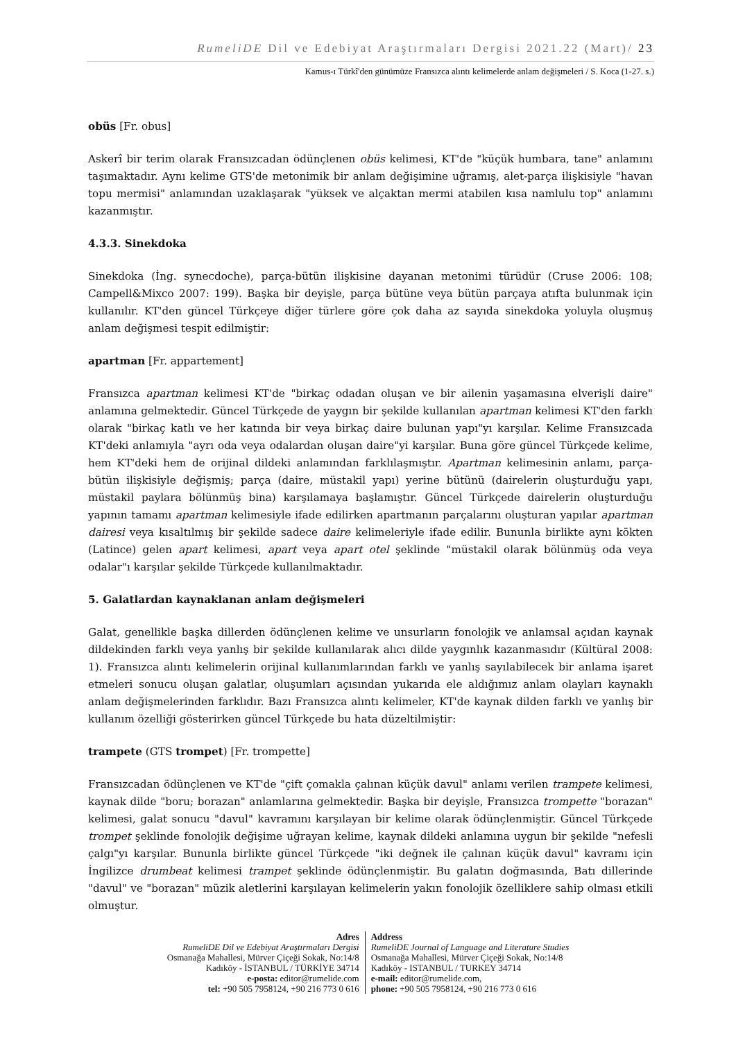RumeliDE Dil ve Edebiyat Araştırmaları Dergisi 2021.22 (Mart)/ 23
Kamus-ı Türkî'den günümüze Fransızca alıntı kelimelerde anlam değişmeleri / S. Koca (1-27. s.)
obüs [Fr. obus]
Askerî bir terim olarak Fransızcadan ödünçlenen obüs kelimesi, KT'de "küçük humbara, tane" anlamını taşımaktadır. Aynı kelime GTS'de metonimik bir anlam değişimine uğramış, alet-parça ilişkisiyle "havan topu mermisi" anlamından uzaklaşarak "yüksek ve alçaktan mermi atabilen kısa namlulu top" anlamını kazanmıştır.
4.3.3. Sinekdoka
Sinekdoka (İng. synecdoche), parça-bütün ilişkisine dayanan metonimi türüdür (Cruse 2006: 108; Campell&Mixco 2007: 199). Başka bir deyişle, parça bütüne veya bütün parçaya atıfta bulunmak için kullanılır. KT'den güncel Türkçeye diğer türlere göre çok daha az sayıda sinekdoka yoluyla oluşmuş anlam değişmesi tespit edilmiştir:
apartman [Fr. appartement]
Fransızca apartman kelimesi KT'de "birkaç odadan oluşan ve bir ailenin yaşamasına elverişli daire" anlamına gelmektedir. Güncel Türkçede de yaygın bir şekilde kullanılan apartman kelimesi KT'den farklı olarak "birkaç katlı ve her katında bir veya birkaç daire bulunan yapı"yı karşılar. Kelime Fransızcada KT'deki anlamıyla "ayrı oda veya odalardan oluşan daire"yi karşılar. Buna göre güncel Türkçede kelime, hem KT'deki hem de orijinal dildeki anlamından farklılaşmıştır. Apartman kelimesinin anlamı, parça-bütün ilişkisiyle değişmiş; parça (daire, müstakil yapı) yerine bütünü (dairelerin oluşturduğu yapı, müstakil paylara bölünmüş bina) karşılamaya başlamıştır. Güncel Türkçede dairelerin oluşturduğu yapının tamamı apartman kelimesiyle ifade edilirken apartmanın parçalarını oluşturan yapılar apartman dairesi veya kısaltılmış bir şekilde sadece daire kelimeleriyle ifade edilir. Bununla birlikte aynı kökten (Latince) gelen apart kelimesi, apart veya apart otel şeklinde "müstakil olarak bölünmüş oda veya odalar"ı karşılar şekilde Türkçede kullanılmaktadır.
5. Galatlardan kaynaklanan anlam değişmeleri
Galat, genellikle başka dillerden ödünçlenen kelime ve unsurların fonolojik ve anlamsal açıdan kaynak dildekinden farklı veya yanlış bir şekilde kullanılarak alıcı dilde yaygınlık kazanmasıdır (Kültüral 2008: 1). Fransızca alıntı kelimelerin orijinal kullanımlarından farklı ve yanlış sayılabilecek bir anlama işaret etmeleri sonucu oluşan galatlar, oluşumları açısından yukarıda ele aldığımız anlam olayları kaynaklı anlam değişmelerinden farklıdır. Bazı Fransızca alıntı kelimeler, KT'de kaynak dilden farklı ve yanlış bir kullanım özelliği gösterirken güncel Türkçede bu hata düzeltilmiştir:
trampete (GTS trompet) [Fr. trompette]
Fransızcadan ödünçlenen ve KT'de "çift çomakla çalınan küçük davul" anlamı verilen trampete kelimesi, kaynak dilde "boru; borazan" anlamlarına gelmektedir. Başka bir deyişle, Fransızca trompette "borazan" kelimesi, galat sonucu "davul" kavramını karşılayan bir kelime olarak ödünçlenmiştir. Güncel Türkçede trompet şeklinde fonolojik değişime uğrayan kelime, kaynak dildeki anlamına uygun bir şekilde "nefesli çalgı"yı karşılar. Bununla birlikte güncel Türkçede "iki değnek ile çalınan küçük davul" kavramı için İngilizce drumbeat kelimesi trampet şeklinde ödünçlenmiştir. Bu galatın doğmasında, Batı dillerinde "davul" ve "borazan" müzik aletlerini karşılayan kelimelerin yakın fonolojik özelliklere sahip olması etkili olmuştur.
Adres
RumeliDE Dil ve Edebiyat Araştırmaları Dergisi
Osmanağa Mahallesi, Mürver Çiçeği Sokak, No:14/8
Kadıköy - İSTANBUL / TÜRKİYE 34714
e-posta: editor@rumelide.com
tel: +90 505 7958124, +90 216 773 0 616
Address
RumeliDE Journal of Language and Literature Studies
Osmanağa Mahallesi, Mürver Çiçeği Sokak, No:14/8
Kadıköy - ISTANBUL / TURKEY 34714
e-mail: editor@rumelide.com,
phone: +90 505 7958124, +90 216 773 0 616